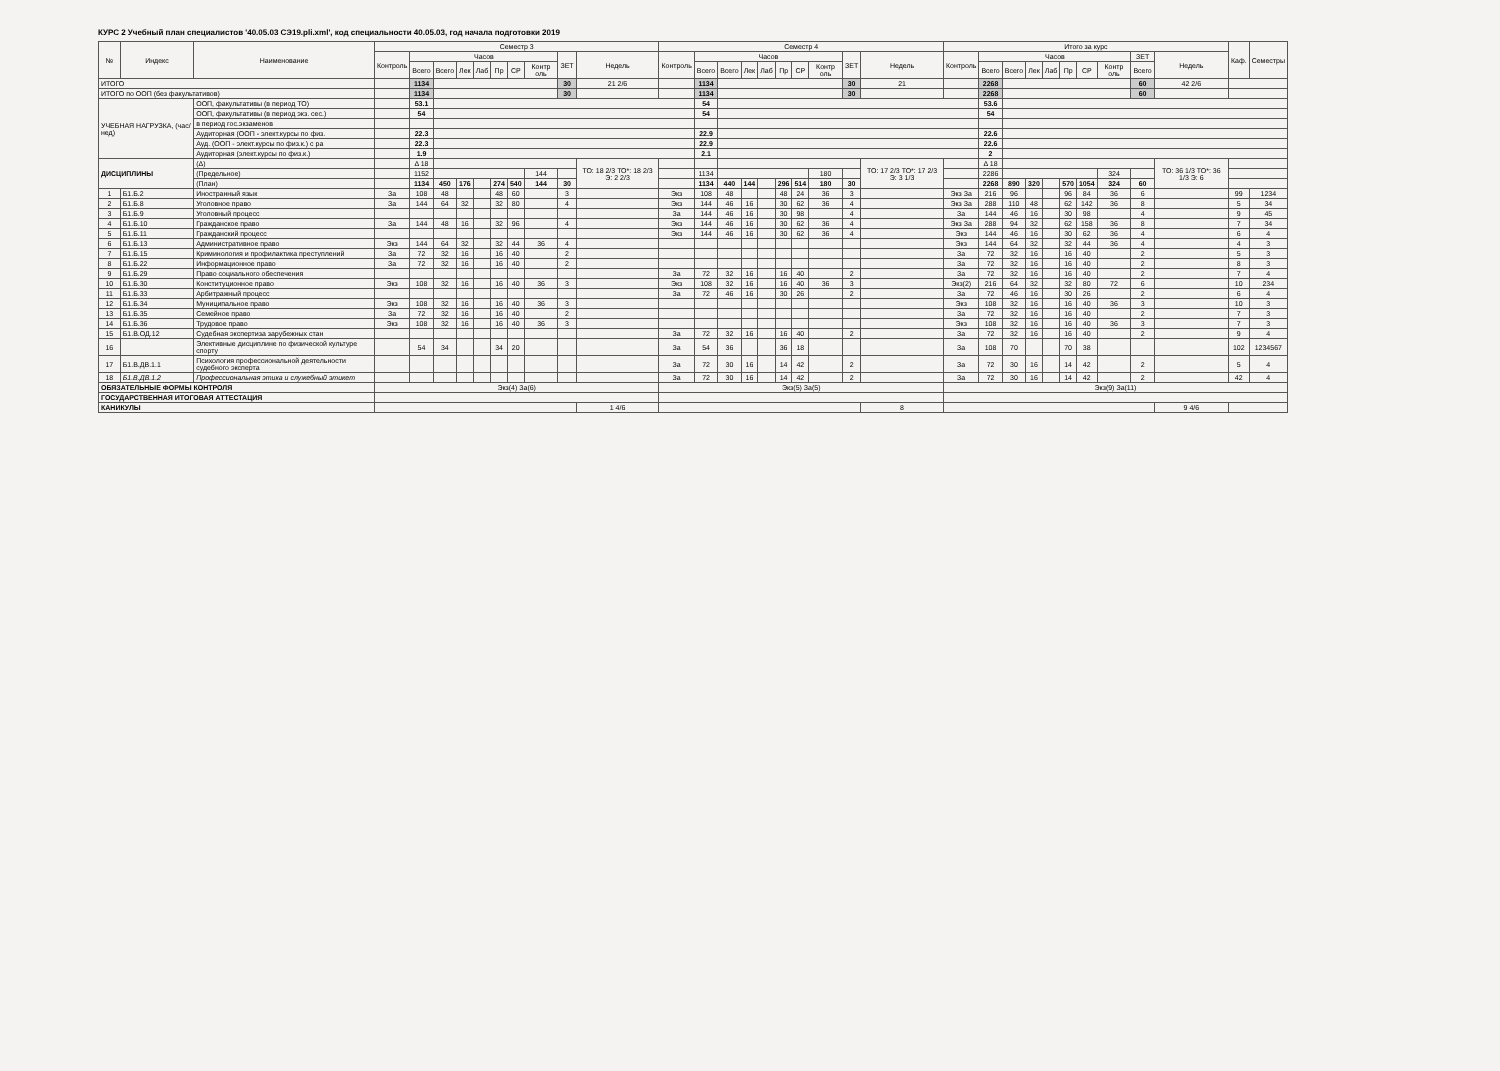КУРС 2 Учебный план специалистов '40.05.03 СЭ19.pli.xml', код специальности 40.05.03, год начала подготовки 2019
| № | Индекс | Наименование | Семестр 3 | | | | | | | | | | Семестр 4 | | | | | | | | | | Итого за курс | | | | | | | | | | Каф. | Семестры |
| --- | --- | --- | --- | --- | --- | --- | --- | --- | --- | --- | --- | --- | --- | --- | --- | --- | --- | --- | --- | --- | --- | --- | --- | --- | --- | --- | --- | --- | --- | --- | --- | --- | --- | --- |
| | | | Контроль | Часов | | | | | | | ЗЕТ | Недель | Контроль | Часов | | | | | | | ЗЕТ | Недель | Контроль | Часов | | | | | | | ЗЕТ | Недель | | |
| | | | | Всего | Всего | Лек | Лаб | Пр | СР | Контр оль | | | | Всего | Всего | Лек | Лаб | Пр | СР | Контр оль | | | | Всего | Всего | Лек | Лаб | Пр | СР | Контр оль | Всего | | | |
| ИТОГО | | | | 1134 | | | | | | | 30 | 21 2/6 | | 1134 | | | | | | | 30 | 21 | | 2268 | | | | | | | 60 | 42 2/6 | | |
| ИТОГО по ООП (без факультативов) | | | | 1134 | | | | | | | 30 | | | 1134 | | | | | | | 30 | | | 2268 | | | | | | | 60 | | | |
| УЧЕБНАЯ НАГРУЗКА, (час/нед) | | ООП, факультативы (в период ТО) | | 53.1 | | | | | | | | | | 54 | | | | | | | | | | 53.6 | | | | | | | | | | |
| | | ООП, факультативы (в период экз. сес.) | | 54 | | | | | | | | | | 54 | | | | | | | | | | 54 | | | | | | | | | | |
| | | в период гос.экзаменов | | | | | | | | | | | | | | | | | | | | | | | | | | | | | | | | |
| | | Аудиторная (ООП - элект.курсы по физ. | | 22.3 | | | | | | | | | | 22.9 | | | | | | | | | | 22.6 | | | | | | | | | | |
| | | Ауд. (ООП - элект.курсы по физ.к.) с ра | | 22.3 | | | | | | | | | | 22.9 | | | | | | | | | | 22.6 | | | | | | | | | | |
| | | Аудиторная (элект.курсы по физ.к.) | | 1.9 | | | | | | | | | | 2.1 | | | | | | | | | | 2 | | | | | | | | | | |
| ДИСЦИПЛИНЫ | | (Δ) | | Δ 18 | | | | | | | | ТО: 18 2/3 ТО*: 18 2/3 Э: 2 2/3 | | | | | | | | | | ТО: 17 2/3 ТО*: 17 2/3 Э: 3 1/3 | | Δ 18 | | | | | | | | ТО: 36 1/3 ТО*: 36 1/3 Э: 6 | | |
| | | (Предельное) | | 1152 | | | | | | 144 | | | | 1134 | | | | | | 180 | | | | 2286 | | | | | | 324 | | | | |
| | | (План) | | 1134 | 450 | 176 | | 274 | 540 | 144 | 30 | | | 1134 | 440 | 144 | | 296 | 514 | 180 | 30 | | | 2268 | 890 | 320 | | 570 | 1054 | 324 | 60 | | | |
| 1 | Б1.Б.2 | Иностранный язык | За | 108 | 48 | | | 48 | 60 | | 3 | | Экз | 108 | 48 | | | 48 | 24 | 36 | 3 | | Экз За | 216 | 96 | | | 96 | 84 | 36 | 6 | | 99 | 1234 |
| 2 | Б1.Б.8 | Уголовное право | За | 144 | 64 | 32 | | 32 | 80 | | 4 | | Экз | 144 | 46 | 16 | | 30 | 62 | 36 | 4 | | Экз За | 288 | 110 | 48 | | 62 | 142 | 36 | 8 | | 5 | 34 |
| 3 | Б1.Б.9 | Уголовный процесс | | | | | | | | | | | За | 144 | 46 | 16 | | 30 | 98 | | 4 | | За | 144 | 46 | 16 | | 30 | 98 | | 4 | | 9 | 45 |
| 4 | Б1.Б.10 | Гражданское право | За | 144 | 48 | 16 | | 32 | 96 | | 4 | | Экз | 144 | 46 | 16 | | 30 | 62 | 36 | 4 | | Экз За | 288 | 94 | 32 | | 62 | 158 | 36 | 8 | | 7 | 34 |
| 5 | Б1.Б.11 | Гражданский процесс | | | | | | | | | | | Экз | 144 | 46 | 16 | | 30 | 62 | 36 | 4 | | Экз | 144 | 46 | 16 | | 30 | 62 | 36 | 4 | | 6 | 4 |
| 6 | Б1.Б.13 | Административное право | Экз | 144 | 64 | 32 | | 32 | 44 | 36 | 4 | | | | | | | | | | | | Экз | 144 | 64 | 32 | | 32 | 44 | 36 | 4 | | 4 | 3 |
| 7 | Б1.Б.15 | Криминология и профилактика преступлений | За | 72 | 32 | 16 | | 16 | 40 | | 2 | | | | | | | | | | | | За | 72 | 32 | 16 | | 16 | 40 | | 2 | | 5 | 3 |
| 8 | Б1.Б.22 | Информационное право | За | 72 | 32 | 16 | | 16 | 40 | | 2 | | | | | | | | | | | | За | 72 | 32 | 16 | | 16 | 40 | | 2 | | 8 | 3 |
| 9 | Б1.Б.29 | Право социального обеспечения | | | | | | | | | | | За | 72 | 32 | 16 | | 16 | 40 | | 2 | | За | 72 | 32 | 16 | | 16 | 40 | | 2 | | 7 | 4 |
| 10 | Б1.Б.30 | Конституционное право | Экз | 108 | 32 | 16 | | 16 | 40 | 36 | 3 | | Экз | 108 | 32 | 16 | | 16 | 40 | 36 | 3 | | Экз(2) | 216 | 64 | 32 | | 32 | 80 | 72 | 6 | | 10 | 234 |
| 11 | Б1.Б.33 | Арбитражный процесс | | | | | | | | | | | За | 72 | 46 | 16 | | 30 | 26 | | 2 | | За | 72 | 46 | 16 | | 30 | 26 | | 2 | | 6 | 4 |
| 12 | Б1.Б.34 | Муниципальное право | Экз | 108 | 32 | 16 | | 16 | 40 | 36 | 3 | | | | | | | | | | | | Экз | 108 | 32 | 16 | | 16 | 40 | 36 | 3 | | 10 | 3 |
| 13 | Б1.Б.35 | Семейное право | За | 72 | 32 | 16 | | 16 | 40 | | 2 | | | | | | | | | | | | За | 72 | 32 | 16 | | 16 | 40 | | 2 | | 7 | 3 |
| 14 | Б1.Б.36 | Трудовое право | Экз | 108 | 32 | 16 | | 16 | 40 | 36 | 3 | | | | | | | | | | | | Экз | 108 | 32 | 16 | | 16 | 40 | 36 | 3 | | 7 | 3 |
| 15 | Б1.В.ОД.12 | Судебная экспертиза зарубежных стан | | | | | | | | | | | За | 72 | 32 | 16 | | 16 | 40 | | 2 | | За | 72 | 32 | 16 | | 16 | 40 | | 2 | | 9 | 4 |
| 16 | | Элективные дисциплине по физической культуре спорту | | 54 | 34 | | | 34 | 20 | | | | За | 54 | 36 | | | 36 | 18 | | | | За | 108 | 70 | | | 70 | 38 | | | | 102 | 1234567 |
| 17 | Б1.В.ДВ.1.1 | Психология профессиональной деятельности судебного эксперта | | | | | | | | | | | За | 72 | 30 | 16 | | 14 | 42 | | 2 | | За | 72 | 30 | 16 | | 14 | 42 | | 2 | | 5 | 4 |
| 18 | Б1.В.ДВ.1.2 | Профессиональная этика и служебный этикет | | | | | | | | | | | За | 72 | 30 | 16 | | 14 | 42 | | 2 | | За | 72 | 30 | 16 | | 14 | 42 | | 2 | | 42 | 4 |
| ОБЯЗАТЕЛЬНЫЕ ФОРМЫ КОНТРОЛЯ | | | Экз(4) За(6) | | | | | | | | | | Экз(5) За(5) | | | | | | | | | | Экз(9) За(11) | | | | | | | | | | | |
| ГОСУДАРСТВЕННАЯ ИТОГОВАЯ АТТЕСТАЦИЯ | | | | | | | | | | | | | | | | | | | | | | | | | | | | | | | | | | |
| КАНИКУЛЫ | | | | | | | | | | | | 1 4/6 | | | | | | | | | | 8 | | | | | | | | | | 9 4/6 | | |